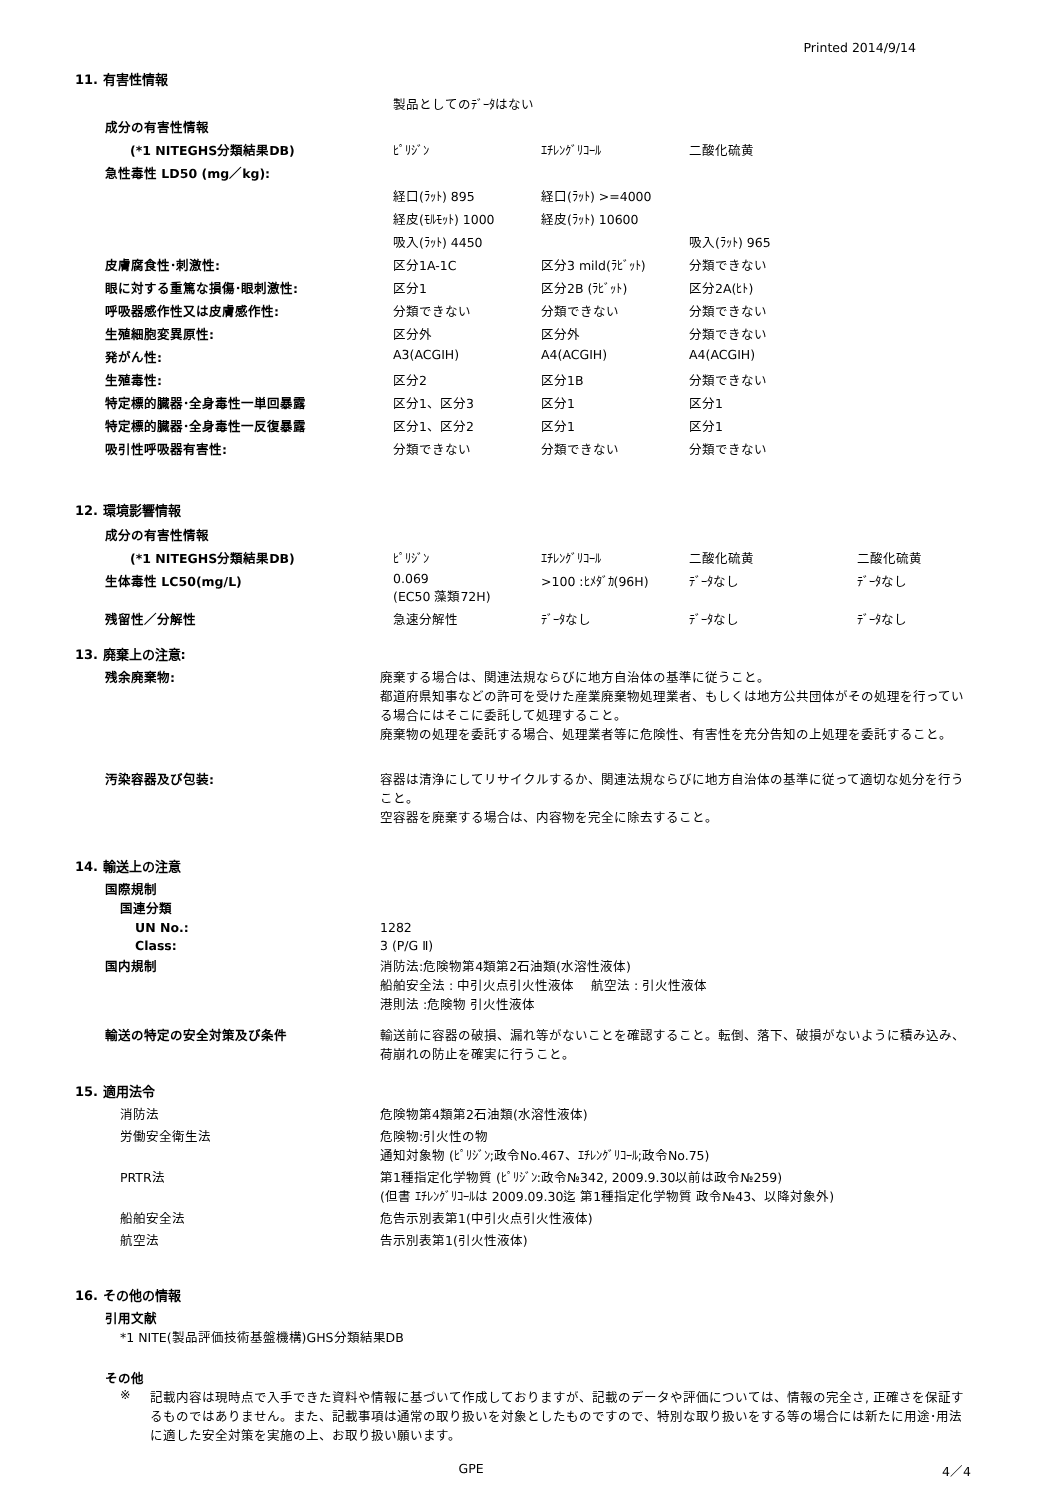Printed 2014/9/14
11. 有害性情報
| | 製品としてのﾃﾞｰﾀはない | | |
| 成分の有害性情報 | | | |
| (*1 NITEGHS分類結果DB) | ﾋﾟﾘｼﾞﾝ | ｴﾁﾚﾝｸﾞﾘｺｰﾙ | 二酸化硫黄 |
| 急性毒性 LD50 (mg／kg): | | | |
| | 経口(ﾗｯﾄ) 895 | 経口(ﾗｯﾄ) >=4000 | |
| | 経皮(ﾓﾙﾓｯﾄ) 1000 | 経皮(ﾗｯﾄ) 10600 | |
| | 吸入(ﾗｯﾄ) 4450 | | 吸入(ﾗｯﾄ) 965 |
| 皮膚腐食性･刺激性: | 区分1A-1C | 区分3 mild(ﾗﾋﾞｯﾄ) | 分類できない |
| 眼に対する重篤な損傷･眼刺激性: | 区分1 | 区分2B (ﾗﾋﾞｯﾄ) | 区分2A(ﾋﾄ) |
| 呼吸器感作性又は皮膚感作性: | 分類できない | 分類できない | 分類できない |
| 生殖細胞変異原性: | 区分外 | 区分外 | 分類できない |
| 発がん性: | A3(ACGIH) | A4(ACGIH) | A4(ACGIH) |
| 生殖毒性: | 区分2 | 区分1B | 分類できない |
| 特定標的臓器･全身毒性一単回暴露 | 区分1、区分3 | 区分1 | 区分1 |
| 特定標的臓器･全身毒性一反復暴露 | 区分1、区分2 | 区分1 | 区分1 |
| 吸引性呼吸器有害性: | 分類できない | 分類できない | 分類できない |
12. 環境影響情報
| 成分の有害性情報 | | | | |
| (*1 NITEGHS分類結果DB) | ﾋﾟﾘｼﾞﾝ | ｴﾁﾚﾝｸﾞﾘｺｰﾙ | 二酸化硫黄 | 二酸化硫黄 |
| 生体毒性 LC50(mg/L) | 0.069 (EC50 藻類72H) | >100 :ﾋﾒﾀﾞｶ(96H) | ﾃﾞｰﾀなし | ﾃﾞｰﾀなし |
| 残留性／分解性 | 急速分解性 | ﾃﾞｰﾀなし | ﾃﾞｰﾀなし | ﾃﾞｰﾀなし |
13. 廃棄上の注意:
残余廃棄物: 廃棄する場合は、関連法規ならびに地方自治体の基準に従うこと。
都道府県知事などの許可を受けた産業廃棄物処理業者、もしくは地方公共団体がその処理を行っている場合にはそこに委託して処理すること。
廃棄物の処理を委託する場合、処理業者等に危険性、有害性を充分告知の上処理を委託すること。
汚染容器及び包装: 容器は清浄にしてリサイクルするか、関連法規ならびに地方自治体の基準に従って適切な処分を行うこと。
空容器を廃棄する場合は、内容物を完全に除去すること。
14. 輸送上の注意
国際規制
国連分類
UN No.: 1282
Class: 3 (P/G Ⅱ)
国内規制 消防法:危険物第4類第2石油類(水溶性液体)
船舶安全法 : 中引火点引火性液体 　航空法 : 引火性液体
港則法 :危険物 引火性液体
輸送の特定の安全対策及び条件 輸送前に容器の破損、漏れ等がないことを確認すること。転倒、落下、破損がないように積み込み、荷崩れの防止を確実に行うこと。
15. 適用法令
消防法 危険物第4類第2石油類(水溶性液体)
労働安全衛生法 危険物:引火性の物
通知対象物 (ﾋﾟﾘｼﾞﾝ;政令No.467、ｴﾁﾚﾝｸﾞﾘｺｰﾙ;政令No.75)
PRTR法 第1種指定化学物質 (ﾋﾟﾘｼﾞﾝ:政令№342, 2009.9.30以前は政令№259)
(但書 ｴﾁﾚﾝｸﾞﾘｺｰﾙは 2009.09.30迄 第1種指定化学物質 政令№43、以降対象外)
船舶安全法 危告示別表第1(中引火点引火性液体)
航空法 告示別表第1(引火性液体)
16. その他の情報
引用文献
*1 NITE(製品評価技術基盤機構)GHS分類結果DB
その他
※ 記載内容は現時点で入手できた資料や情報に基づいて作成しておりますが、記載のデータや評価については、情報の完全さ, 正確さを保証するものではありません。また、記載事項は通常の取り扱いを対象としたものですので、特別な取り扱いをする等の場合には新たに用途･用法に適した安全対策を実施の上、お取り扱い願います。
GPE 4／4